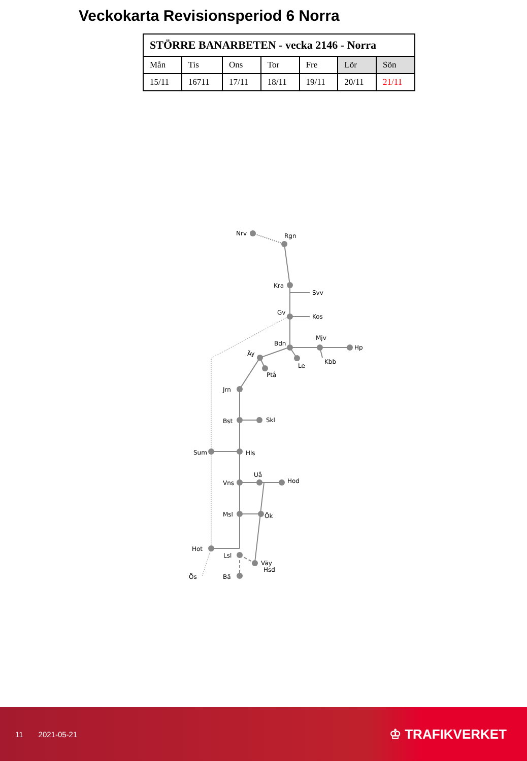Veckokarta Revisionsperiod 6 Norra
| STÖRRE BANARBETEN - vecka 2146 - Norra | | | | | | |
| --- | --- | --- | --- | --- | --- | --- |
| Mån | Tis | Ons | Tor | Fre | Lör | Sön |
| 15/11 | 16711 | 17/11 | 18/11 | 19/11 | 20/11 | 21/11 |
Nrv
Rgn
Kra
Svv
Gv
Kos
Bdn
Mjv
Hp
Äy
Le
Kbb
Ptå
Jrn
Bst
Skl
Sum
Hls
Uå
Hod
Vns
Msl
Ök
Hot
Lsl
Väy
Hsd
Ös
Bä
11 2021-05-21
♔ TRAFIKVERKET